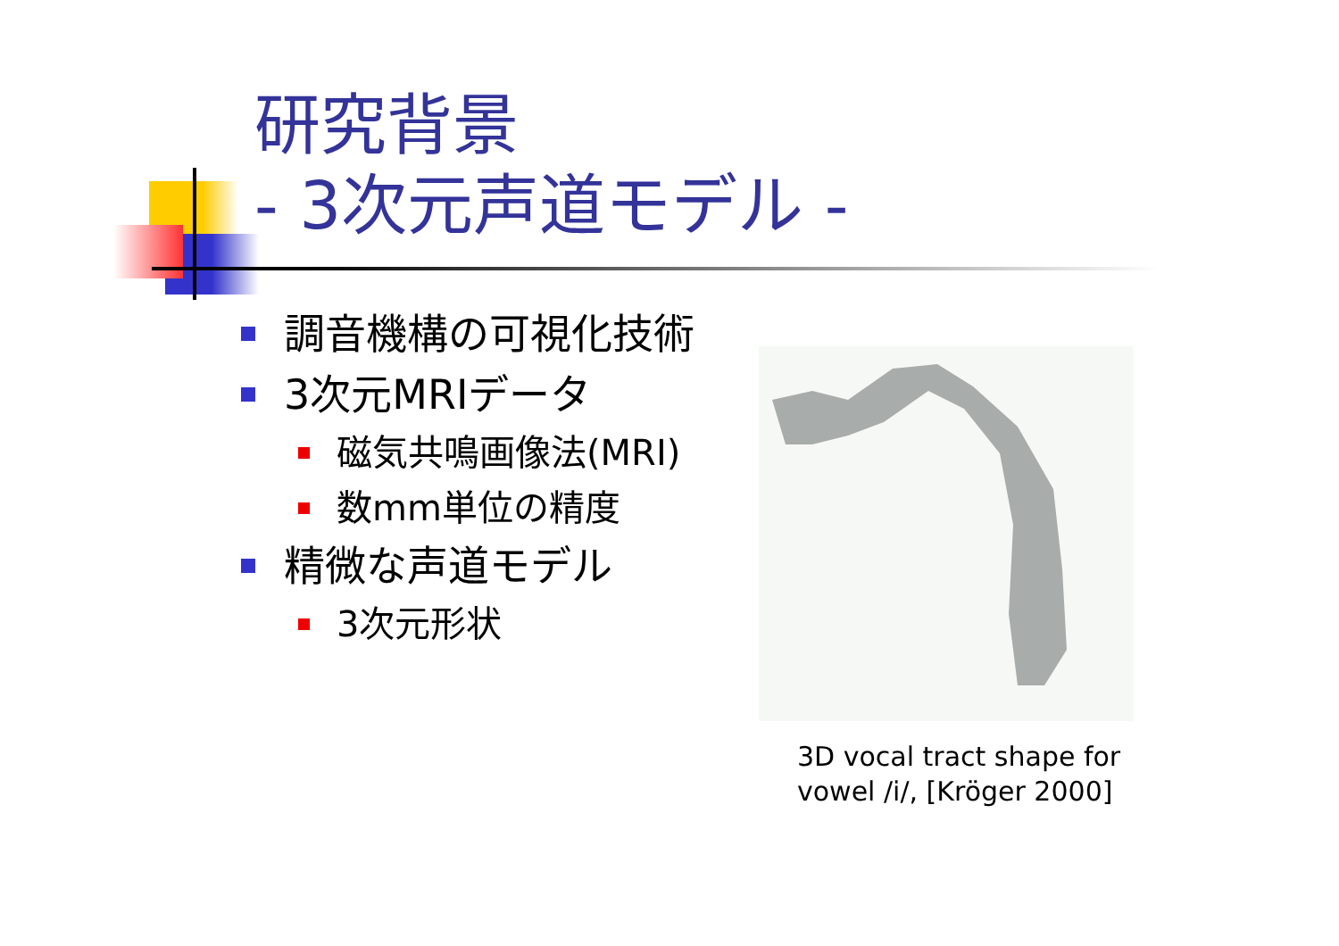研究背景
- 3次元声道モデル -
調音機構の可視化技術
3次元MRIデータ
磁気共鳴画像法(MRI)
数mm単位の精度
精微な声道モデル
3次元形状
3D vocal tract shape for
vowel /i/, [Kröger 2000]